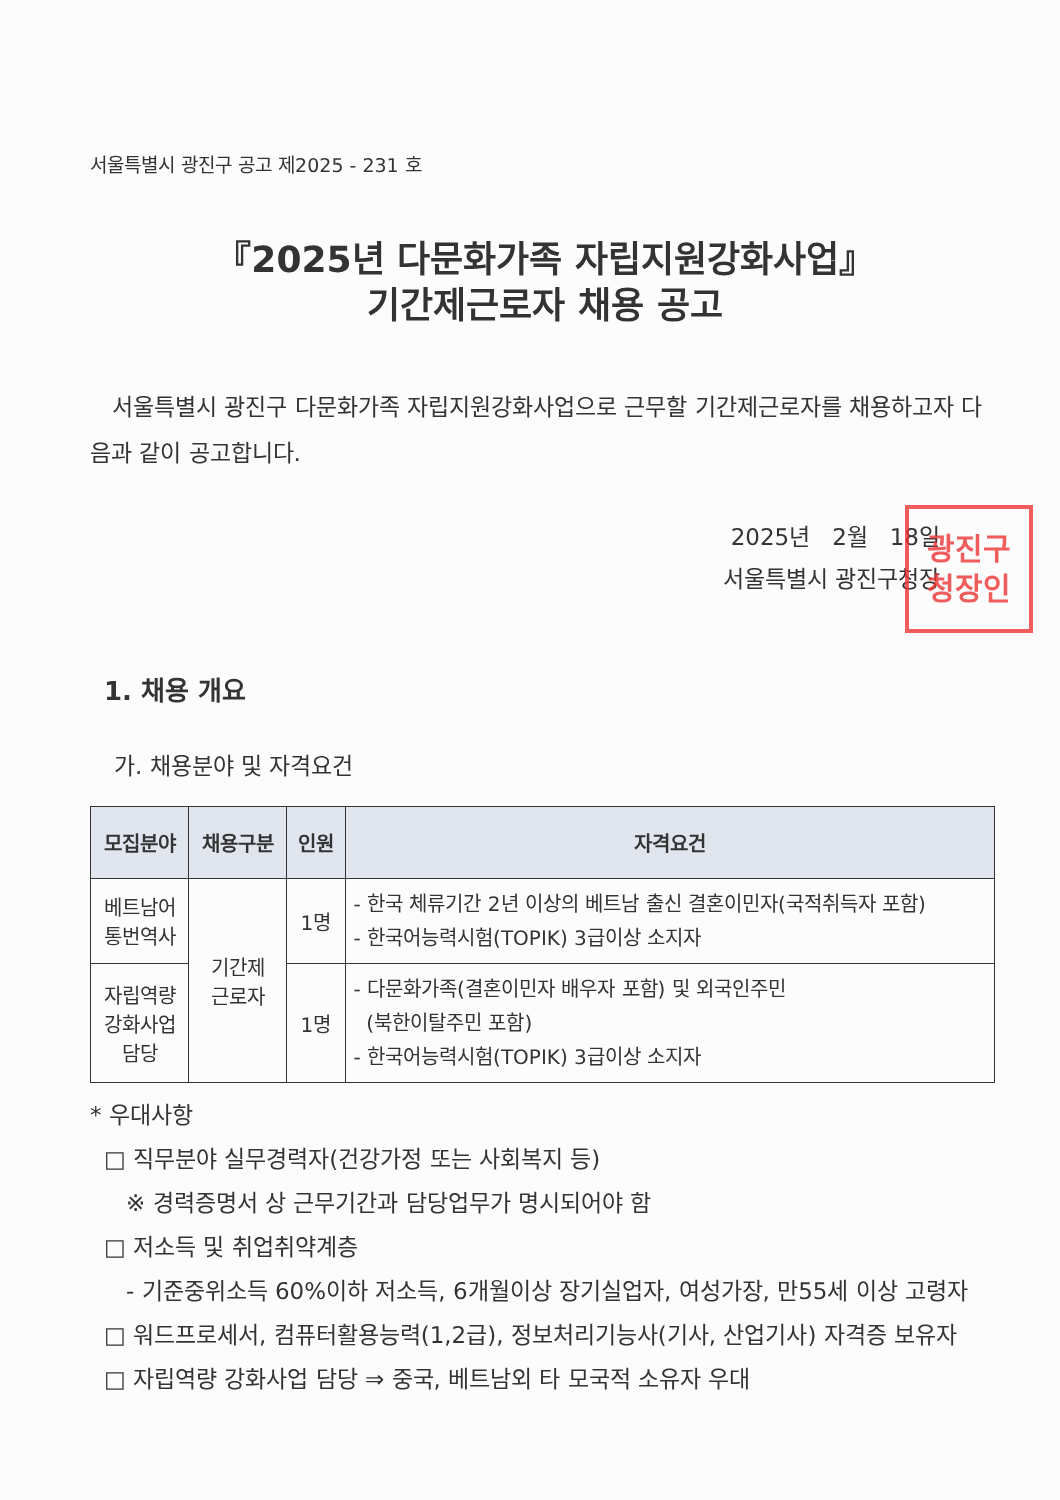서울특별시 광진구 공고 제2025 - 231 호
『2025년 다문화가족 자립지원강화사업』
기간제근로자 채용 공고
서울특별시 광진구 다문화가족 자립지원강화사업으로 근무할 기간제근로자를 채용하고자 다음과 같이 공고합니다.
2025년 2월 18일
서울특별시 광진구청장
광진구
청장인
1. 채용 개요
가. 채용분야 및 자격요건
| 모집분야 | 채용구분 | 인원 | 자격요건 |
| --- | --- | --- | --- |
| 베트남어 통번역사 | 기간제 근로자 | 1명 | - 한국 체류기간 2년 이상의 베트남 출신 결혼이민자(국적취득자 포함) - 한국어능력시험(TOPIK) 3급이상 소지자 |
| 자립역량 강화사업 담당 | | 1명 | - 다문화가족(결혼이민자 배우자 포함) 및 외국인주민 (북한이탈주민 포함) - 한국어능력시험(TOPIK) 3급이상 소지자 |
* 우대사항
□ 직무분야 실무경력자(건강가정 또는 사회복지 등)
※ 경력증명서 상 근무기간과 담당업무가 명시되어야 함
□ 저소득 및 취업취약계층
- 기준중위소득 60%이하 저소득, 6개월이상 장기실업자, 여성가장, 만55세 이상 고령자
□ 워드프로세서, 컴퓨터활용능력(1,2급), 정보처리기능사(기사, 산업기사) 자격증 보유자
□ 자립역량 강화사업 담당 ⇒ 중국, 베트남외 타 모국적 소유자 우대